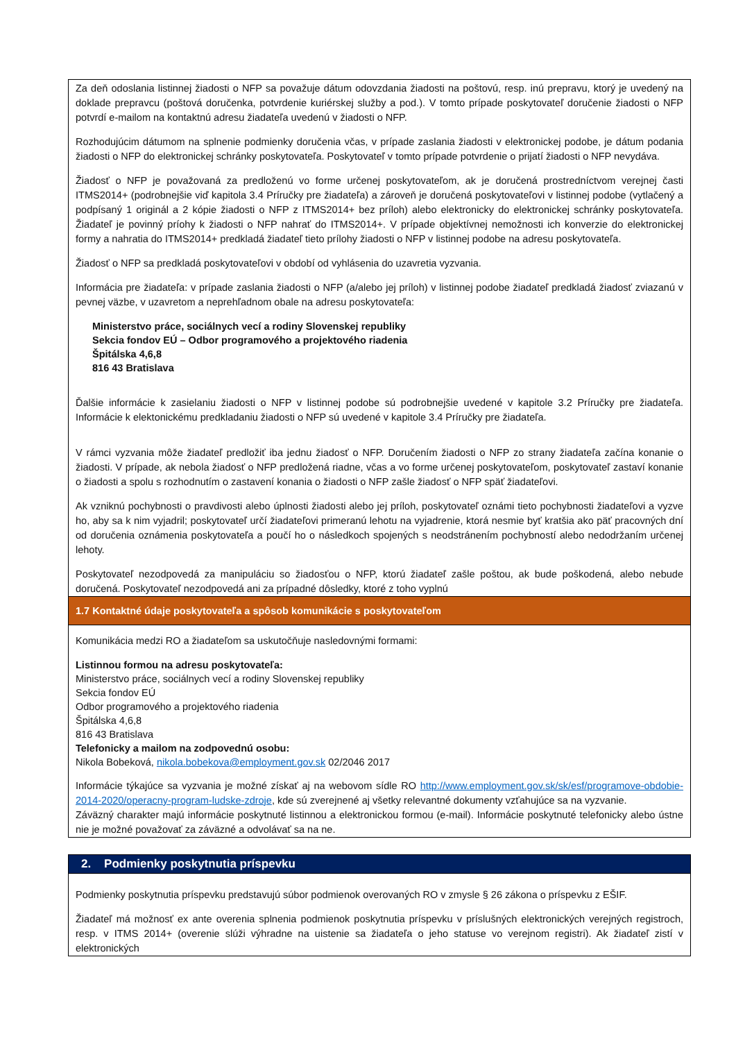Za deň odoslania listinnej žiadosti o NFP sa považuje dátum odovzdania žiadosti na poštovú, resp. inú prepravu, ktorý je uvedený na doklade prepravcu (poštová doručenka, potvrdenie kuriérskej služby a pod.). V tomto prípade poskytovateľ doručenie žiadosti o NFP potvrdí e-mailom na kontaktnú adresu žiadateľa uvedenú v žiadosti o NFP.
Rozhodujúcim dátumom na splnenie podmienky doručenia včas, v prípade zaslania žiadosti v elektronickej podobe, je dátum podania žiadosti o NFP do elektronickej schránky poskytovateľa. Poskytovateľ v tomto prípade potvrdenie o prijatí žiadosti o NFP nevydáva.
Žiadosť o NFP je považovaná za predloženú vo forme určenej poskytovateľom, ak je doručená prostredníctvom verejnej časti ITMS2014+ (podrobnejšie viď kapitola 3.4 Príručky pre žiadateľa) a zároveň je doručená poskytovateľovi v listinnej podobe (vytlačený a podpísaný 1 originál a 2 kópie žiadosti o NFP z ITMS2014+ bez príloh) alebo elektronicky do elektronickej schránky poskytovateľa. Žiadateľ je povinný príohy k žiadosti o NFP nahrať do ITMS2014+. V prípade objektívnej nemožnosti ich konverzie do elektronickej formy a nahratia do ITMS2014+ predkladá žiadateľ tieto prílohy žiadosti o NFP v listinnej podobe na adresu poskytovateľa.
Žiadosť o NFP sa predkladá poskytovateľovi v období od vyhlásenia do uzavretia vyzvania.
Informácia pre žiadateľa: v prípade zaslania žiadosti o NFP (a/alebo jej príloh) v listinnej podobe žiadateľ predkladá žiadosť zviazanú v pevnej väzbe, v uzavretom a neprehľadnom obale na adresu poskytovateľa:
Ministerstvo práce, sociálnych vecí a rodiny Slovenskej republiky
Sekcia fondov EÚ – Odbor programového a projektového riadenia
Špitálska 4,6,8
816 43 Bratislava
Ďalšie informácie k zasielaniu žiadosti o NFP v listinnej podobe sú podrobnejšie uvedené v kapitole 3.2 Príručky pre žiadateľa. Informácie k elektonickému predkladaniu žiadosti o NFP sú uvedené v kapitole 3.4 Príručky pre žiadateľa.
V rámci vyzvania môže žiadateľ predložiť iba jednu žiadosť o NFP. Doručením žiadosti o NFP zo strany žiadateľa začína konanie o žiadosti. V prípade, ak nebola žiadosť o NFP predložená riadne, včas a vo forme určenej poskytovateľom, poskytovateľ zastaví konanie o žiadosti a spolu s rozhodnutím o zastavení konania o žiadosti o NFP zašle žiadosť o NFP späť žiadateľovi.
Ak vzniknú pochybnosti o pravdivosti alebo úplnosti žiadosti alebo jej príloh, poskytovateľ oznámi tieto pochybnosti žiadateľovi a vyzve ho, aby sa k nim vyjadril; poskytovateľ určí žiadateľovi primeranú lehotu na vyjadrenie, ktorá nesmie byť kratšia ako päť pracovných dní od doručenia oznámenia poskytovateľa a poučí ho o následkoch spojených s neodstránením pochybností alebo nedodržaním určenej lehoty.
Poskytovateľ nezodpovedá za manipuláciu so žiadosťou o NFP, ktorú žiadateľ zašle poštou, ak bude poškodená, alebo nebude doručená. Poskytovateľ nezodpovedá ani za prípadné dôsledky, ktoré z toho vyplnú
1.7 Kontaktné údaje poskytovateľa a spôsob komunikácie s poskytovateľom
Komunikácia medzi RO a žiadateľom sa uskutočňuje nasledovnými formami:
Listinnou formou na adresu poskytovateľa:
Ministerstvo práce, sociálnych vecí a rodiny Slovenskej republiky
Sekcia fondov EÚ
Odbor programového a projektového riadenia
Špitálska 4,6,8
816 43 Bratislava
Telefonicky a mailom na zodpovednú osobu:
Nikola Bobeková, nikola.bobekova@employment.gov.sk 02/2046 2017
Informácie týkajúce sa vyzvania je možné získať aj na webovom sídle RO http://www.employment.gov.sk/sk/esf/programove-obdobie-2014-2020/operacny-program-ludske-zdroje, kde sú zverejnené aj všetky relevantné dokumenty vzťahujúce sa na vyzvanie.
Záväzný charakter majú informácie poskytnuté listinnou a elektronickou formou (e-mail). Informácie poskytnuté telefonicky alebo ústne nie je možné považovať za záväzné a odvolávať sa na ne.
2. Podmienky poskytnutia príspevku
Podmienky poskytnutia príspevku predstavujú súbor podmienok overovaných RO v zmysle § 26 zákona o príspevku z EŠIF.
Žiadateľ má možnosť ex ante overenia splnenia podmienok poskytnutia príspevku v príslušných elektronických verejných registroch, resp. v ITMS 2014+ (overenie slúži výhradne na uistenie sa žiadateľa o jeho statuse vo verejnom registri). Ak žiadateľ zistí v elektronických